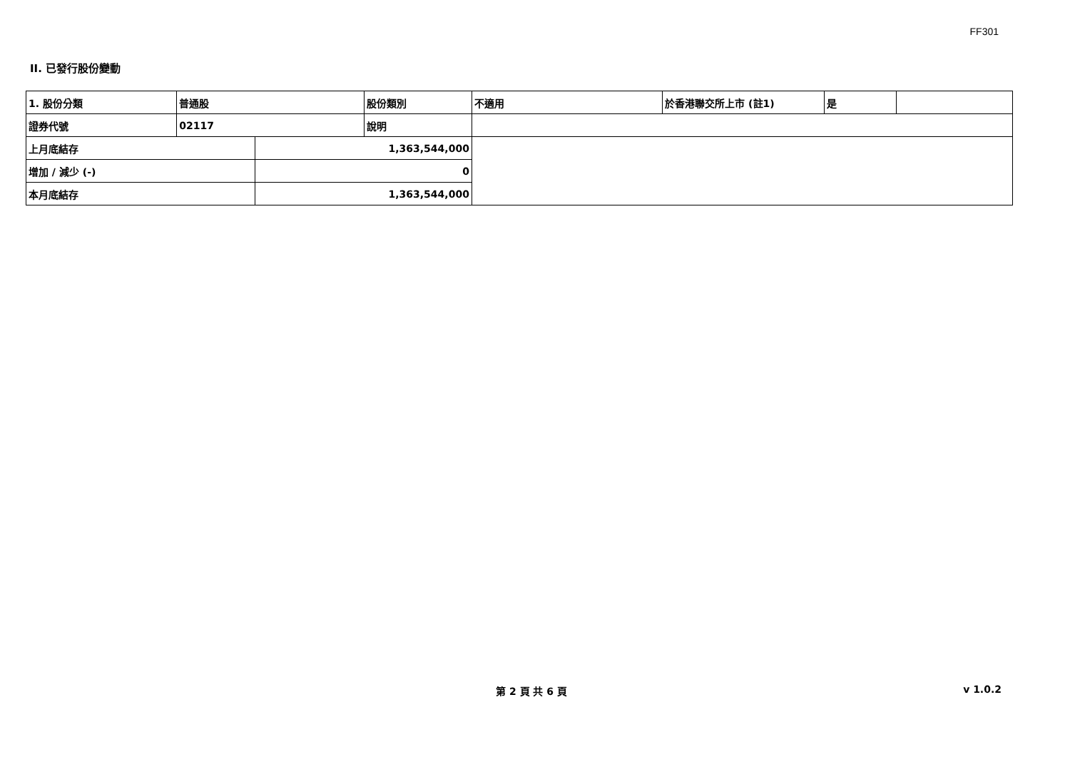FF301
II. 已發行股份變動
| 1. 股份分類 | 普通股 | | 股份類別 | 不適用 | 於香港聯交所上市 (註1) | 是 | |
| 證券代號 | 02117 | | 說明 | | | | |
| 上月底結存 | | 1,363,544,000 | | | | | |
| 增加 / 減少 (-) | | 0 | | | | | |
| 本月底結存 | | 1,363,544,000 | | | | | |
第 2 頁 共 6 頁 v 1.0.2